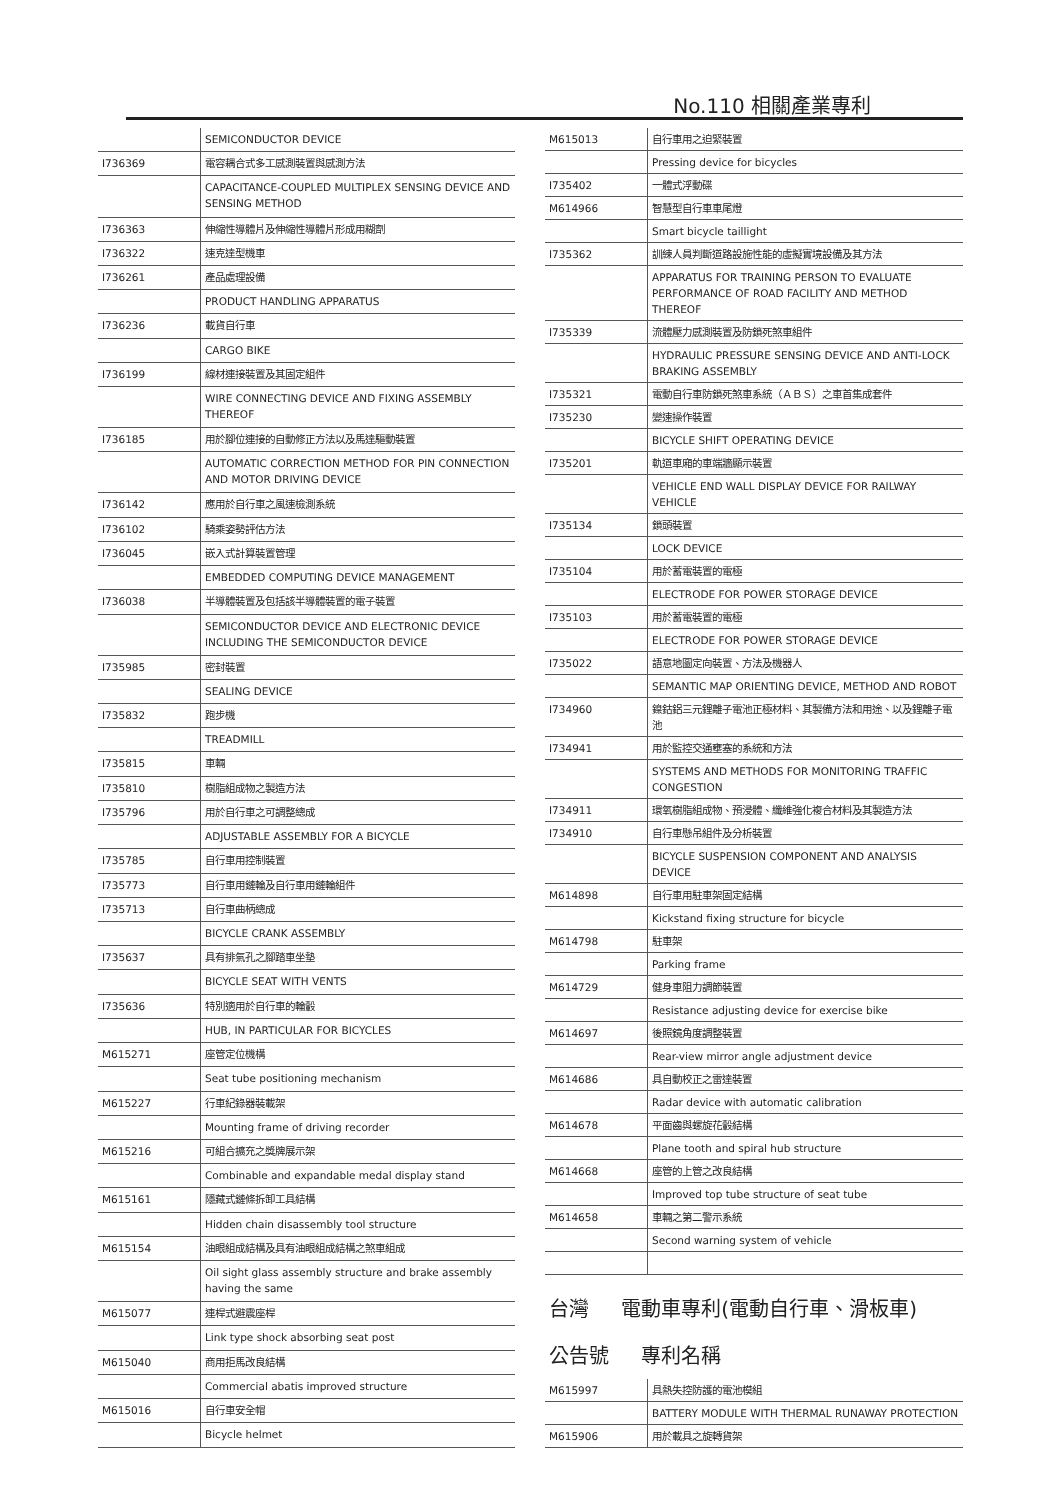No.110 相關產業專利
| | SEMICONDUCTOR DEVICE |
| I736369 | 電容耦合式多工感測裝置與感測方法 |
| | CAPACITANCE-COUPLED MULTIPLEX SENSING DEVICE AND SENSING METHOD |
| I736363 | 伸縮性導體片及伸縮性導體片形成用糊劑 |
| I736322 | 速克達型機車 |
| I736261 | 產品處理設備 |
| | PRODUCT HANDLING APPARATUS |
| I736236 | 載貨自行車 |
| | CARGO BIKE |
| I736199 | 線材連接裝置及其固定組件 |
| | WIRE CONNECTING DEVICE AND FIXING ASSEMBLY THEREOF |
| I736185 | 用於腳位連接的自動修正方法以及馬達驅動裝置 |
| | AUTOMATIC CORRECTION METHOD FOR PIN CONNECTION AND MOTOR DRIVING DEVICE |
| I736142 | 應用於自行車之風速檢測系統 |
| I736102 | 騎乘姿勢評估方法 |
| I736045 | 嵌入式計算裝置管理 |
| | EMBEDDED COMPUTING DEVICE MANAGEMENT |
| I736038 | 半導體裝置及包括該半導體裝置的電子裝置 |
| | SEMICONDUCTOR DEVICE AND ELECTRONIC DEVICE INCLUDING THE SEMICONDUCTOR DEVICE |
| I735985 | 密封裝置 |
| | SEALING DEVICE |
| I735832 | 跑步機 |
| | TREADMILL |
| I735815 | 車輛 |
| I735810 | 樹脂組成物之製造方法 |
| I735796 | 用於自行車之可調整總成 |
| | ADJUSTABLE ASSEMBLY FOR A BICYCLE |
| I735785 | 自行車用控制裝置 |
| I735773 | 自行車用鏈輪及自行車用鏈輪組件 |
| I735713 | 自行車曲柄總成 |
| | BICYCLE CRANK ASSEMBLY |
| I735637 | 具有排氣孔之腳踏車坐墊 |
| | BICYCLE SEAT WITH VENTS |
| I735636 | 特別適用於自行車的輪轂 |
| | HUB, IN PARTICULAR FOR BICYCLES |
| M615271 | 座管定位機構 |
| | Seat tube positioning mechanism |
| M615227 | 行車紀錄器裝載架 |
| | Mounting frame of driving recorder |
| M615216 | 可組合擴充之獎牌展示架 |
| | Combinable and expandable medal display stand |
| M615161 | 隱藏式鏈條拆卸工具結構 |
| | Hidden chain disassembly tool structure |
| M615154 | 油眼組成結構及具有油眼組成結構之煞車組成 |
| | Oil sight glass assembly structure and brake assembly having the same |
| M615077 | 連桿式避震座桿 |
| | Link type shock absorbing seat post |
| M615040 | 商用拒馬改良結構 |
| | Commercial abatis improved structure |
| M615016 | 自行車安全帽 |
| | Bicycle helmet |
| M615013 | 自行車用之迫緊裝置 |
| | Pressing device for bicycles |
| I735402 | 一體式浮動碟 |
| M614966 | 智慧型自行車車尾燈 |
| | Smart bicycle taillight |
| I735362 | 訓練人員判斷道路設施性能的虛擬實境設備及其方法 |
| | APPARATUS FOR TRAINING PERSON TO EVALUATE PERFORMANCE OF ROAD FACILITY AND METHOD THEREOF |
| I735339 | 流體壓力感測裝置及防鎖死煞車組件 |
| | HYDRAULIC PRESSURE SENSING DEVICE AND ANTI-LOCK BRAKING ASSEMBLY |
| I735321 | 電動自行車防鎖死煞車系統（ＡＢＳ）之車首集成套件 |
| I735230 | 變速操作裝置 |
| | BICYCLE SHIFT OPERATING DEVICE |
| I735201 | 軌道車廂的車端牆顯示裝置 |
| | VEHICLE END WALL DISPLAY DEVICE FOR RAILWAY VEHICLE |
| I735134 | 鎖頭裝置 |
| | LOCK DEVICE |
| I735104 | 用於蓄電裝置的電極 |
| | ELECTRODE FOR POWER STORAGE DEVICE |
| I735103 | 用於蓄電裝置的電極 |
| | ELECTRODE FOR POWER STORAGE DEVICE |
| I735022 | 語意地圖定向裝置、方法及機器人 |
| | SEMANTIC MAP ORIENTING DEVICE, METHOD AND ROBOT |
| I734960 | 鎳鈷鋁三元鋰離子電池正極材料、其製備方法和用途、以及鋰離子電池 |
| I734941 | 用於監控交通壅塞的系統和方法 |
| | SYSTEMS AND METHODS FOR MONITORING TRAFFIC CONGESTION |
| I734911 | 環氧樹脂組成物、預浸體、纖維強化複合材料及其製造方法 |
| I734910 | 自行車懸吊組件及分析裝置 |
| | BICYCLE SUSPENSION COMPONENT AND ANALYSIS DEVICE |
| M614898 | 自行車用駐車架固定結構 |
| | Kickstand fixing structure for bicycle |
| M614798 | 駐車架 |
| | Parking frame |
| M614729 | 健身車阻力調節裝置 |
| | Resistance adjusting device for exercise bike |
| M614697 | 後照鏡角度調整裝置 |
| | Rear-view mirror angle adjustment device |
| M614686 | 具自動校正之雷達裝置 |
| | Radar device with automatic calibration |
| M614678 | 平面齒與螺旋花轂結構 |
| | Plane tooth and spiral hub structure |
| M614668 | 座管的上管之改良結構 |
| | Improved top tube structure of seat tube |
| M614658 | 車輛之第二警示系統 |
| | Second warning system of vehicle |
台灣 電動車專利(電動自行車、滑板車)
公告號 專利名稱
| M615997 | 具熱失控防護的電池模組 |
| | BATTERY MODULE WITH THERMAL RUNAWAY PROTECTION |
| M615906 | 用於載具之旋轉貨架 |